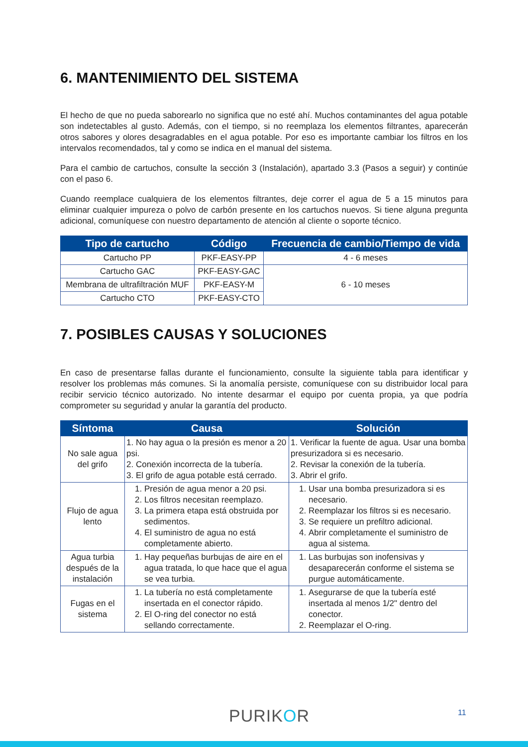6. MANTENIMIENTO DEL SISTEMA
El hecho de que no pueda saborearlo no significa que no esté ahí. Muchos contaminantes del agua potable son indetectables al gusto. Además, con el tiempo, si no reemplaza los elementos filtrantes, aparecerán otros sabores y olores desagradables en el agua potable. Por eso es importante cambiar los filtros en los intervalos recomendados, tal y como se indica en el manual del sistema.
Para el cambio de cartuchos, consulte la sección 3 (Instalación), apartado 3.3 (Pasos a seguir) y continúe con el paso 6.
Cuando reemplace cualquiera de los elementos filtrantes, deje correr el agua de 5 a 15 minutos para eliminar cualquier impureza o polvo de carbón presente en los cartuchos nuevos. Si tiene alguna pregunta adicional, comuníquese con nuestro departamento de atención al cliente o soporte técnico.
| Tipo de cartucho | Código | Frecuencia de cambio/Tiempo de vida |
| --- | --- | --- |
| Cartucho PP | PKF-EASY-PP | 4 - 6 meses |
| Cartucho GAC | PKF-EASY-GAC | 6 - 10 meses |
| Membrana de ultrafiltración MUF | PKF-EASY-M | |
| Cartucho CTO | PKF-EASY-CTO | |
7. POSIBLES CAUSAS Y SOLUCIONES
En caso de presentarse fallas durante el funcionamiento, consulte la siguiente tabla para identificar y resolver los problemas más comunes. Si la anomalía persiste, comuníquese con su distribuidor local para recibir servicio técnico autorizado. No intente desarmar el equipo por cuenta propia, ya que podría comprometer su seguridad y anular la garantía del producto.
| Síntoma | Causa | Solución |
| --- | --- | --- |
| No sale agua del grifo | 1. No hay agua o la presión es menor a 20 psi. 2. Conexión incorrecta de la tubería. 3. El grifo de agua potable está cerrado. | 1. Verificar la fuente de agua. Usar una bomba presurizadora si es necesario. 2. Revisar la conexión de la tubería. 3. Abrir el grifo. |
| Flujo de agua lento | 1. Presión de agua menor a 20 psi. 2. Los filtros necesitan reemplazo. 3. La primera etapa está obstruida por sedimentos. 4. El suministro de agua no está completamente abierto. | 1. Usar una bomba presurizadora si es necesario. 2. Reemplazar los filtros si es necesario. 3. Se requiere un prefiltro adicional. 4. Abrir completamente el suministro de agua al sistema. |
| Agua turbia después de la instalación | 1. Hay pequeñas burbujas de aire en el agua tratada, lo que hace que el agua se vea turbia. | 1. Las burbujas son inofensivas y desaparecerán conforme el sistema se purgue automáticamente. |
| Fugas en el sistema | 1. La tubería no está completamente insertada en el conector rápido. 2. El O-ring del conector no está sellando correctamente. | 1. Asegurarse de que la tubería esté insertada al menos 1/2" dentro del conector. 2. Reemplazar el O-ring. |
PURIKOR 11